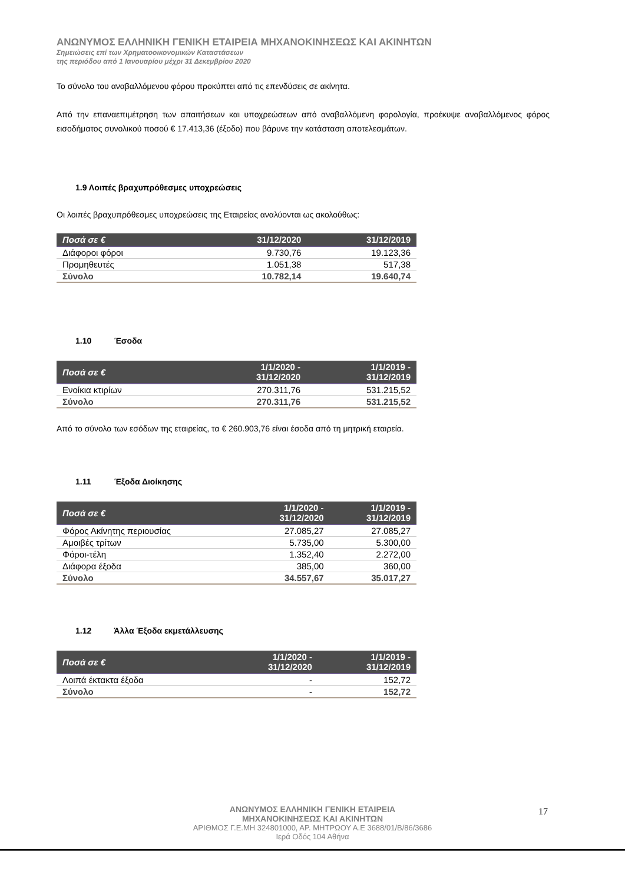ΑΝΩΝΥΜΟΣ ΕΛΛΗΝΙΚΗ ΓΕΝΙΚΗ ΕΤΑΙΡΕΙΑ ΜΗΧΑΝΟΚΙΝΗΣΕΩΣ ΚΑΙ ΑΚΙΝΗΤΩΝ
Σημειώσεις επί των Χρηματοοικονομικών Καταστάσεων
της περιόδου από 1 Ιανουαρίου μέχρι 31 Δεκεμβρίου 2020
Το σύνολο του αναβαλλόμενου φόρου προκύπτει από τις επενδύσεις σε ακίνητα.
Από την επαναεπιμέτρηση των απαιτήσεων και υποχρεώσεων από αναβαλλόμενη φορολογία, προέκυψε αναβαλλόμενος φόρος εισοδήματος συνολικού ποσού € 17.413,36 (έξοδο) που βάρυνε την κατάσταση αποτελεσμάτων.
1.9 Λοιπές βραχυπρόθεσμες υποχρεώσεις
Οι λοιπές βραχυπρόθεσμες υποχρεώσεις της Εταιρείας αναλύονται ως ακολούθως:
| Ποσά σε € | 31/12/2020 | 31/12/2019 |
| --- | --- | --- |
| Διάφοροι φόροι | 9.730,76 | 19.123,36 |
| Προμηθευτές | 1.051,38 | 517,38 |
| Σύνολο | 10.782,14 | 19.640,74 |
1.10 Έσοδα
| Ποσά σε € | 1/1/2020 - 31/12/2020 | 1/1/2019 - 31/12/2019 |
| --- | --- | --- |
| Ενοίκια κτιρίων | 270.311,76 | 531.215,52 |
| Σύνολο | 270.311,76 | 531.215,52 |
Από το σύνολο των εσόδων της εταιρείας, τα € 260.903,76 είναι έσοδα από τη μητρική εταιρεία.
1.11 Έξοδα Διοίκησης
| Ποσά σε € | 1/1/2020 - 31/12/2020 | 1/1/2019 - 31/12/2019 |
| --- | --- | --- |
| Φόρος Ακίνητης περιουσίας | 27.085,27 | 27.085,27 |
| Αμοιβές τρίτων | 5.735,00 | 5.300,00 |
| Φόροι-τέλη | 1.352,40 | 2.272,00 |
| Διάφορα έξοδα | 385,00 | 360,00 |
| Σύνολο | 34.557,67 | 35.017,27 |
1.12 Άλλα Έξοδα εκμετάλλευσης
| Ποσά σε € | 1/1/2020 - 31/12/2020 | 1/1/2019 - 31/12/2019 |
| --- | --- | --- |
| Λοιπά έκτακτα έξοδα | - | 152,72 |
| Σύνολο | - | 152,72 |
ΑΝΩΝΥΜΟΣ ΕΛΛΗΝΙΚΗ ΓΕΝΙΚΗ ΕΤΑΙΡΕΙΑ
ΜΗΧΑΝΟΚΙΝΗΣΕΩΣ ΚΑΙ ΑΚΙΝΗΤΩΝ
ΑΡΙΘΜΟΣ Γ.Ε.ΜΗ 324801000, ΑΡ. ΜΗΤΡΩΟΥ Α.Ε 3688/01/Β/86/3686
Ιερά Οδός 104 Αθήνα
17